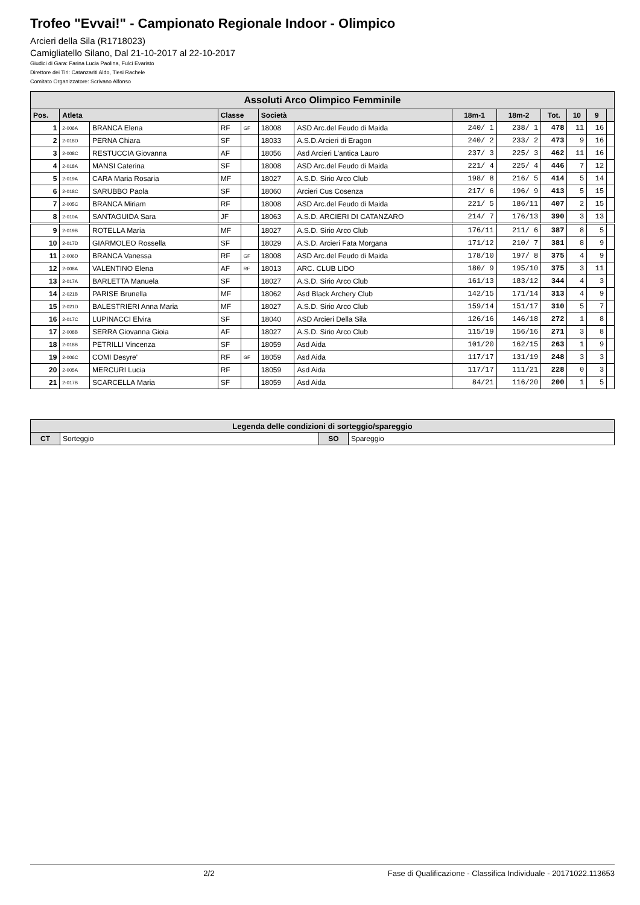Trofeo "Evvai!" - Campionato Regionale Indoor - Olimpico
Arcieri della Sila (R1718023)
Camigliatello Silano, Dal 21-10-2017 al 22-10-2017
Giudici di Gara: Farina Lucia Paolina, Fulci Evaristo
Direttore dei Tiri: Catanzariti Aldo, Tiesi Rachele
Comitato Organizzatore: Scrivano Alfonso
| Assoluti Arco Olimpico Femminile | | | | | | | | | | | | |
| --- | --- | --- | --- | --- | --- | --- | --- | --- | --- | --- | --- | --- |
| Pos. | Atleta | | Classe | | Società | | 18m-1 | 18m-2 | Tot. | 10 | 9 | |
| 1 | 2-006A | BRANCA Elena | RF | GF | 18008 | ASD Arc.del Feudo di Maida | 240/ 1 | 238/ 1 | 478 | 11 | 16 | |
| 2 | 2-018D | PERNA Chiara | SF | | 18033 | A.S.D.Arcieri di Eragon | 240/ 2 | 233/ 2 | 473 | 9 | 16 | |
| 3 | 2-008C | RESTUCCIA Giovanna | AF | | 18056 | Asd Arcieri L'antica Lauro | 237/ 3 | 225/ 3 | 462 | 11 | 16 | |
| 4 | 2-018A | MANSI Caterina | SF | | 18008 | ASD Arc.del Feudo di Maida | 221/ 4 | 225/ 4 | 446 | 7 | 12 | |
| 5 | 2-019A | CARA Maria Rosaria | MF | | 18027 | A.S.D. Sirio Arco Club | 198/ 8 | 216/ 5 | 414 | 5 | 14 | |
| 6 | 2-018C | SARUBBO Paola | SF | | 18060 | Arcieri Cus Cosenza | 217/ 6 | 196/ 9 | 413 | 5 | 15 | |
| 7 | 2-005C | BRANCA Miriam | RF | | 18008 | ASD Arc.del Feudo di Maida | 221/ 5 | 186/11 | 407 | 2 | 15 | |
| 8 | 2-010A | SANTAGUIDA Sara | JF | | 18063 | A.S.D. ARCIERI DI CATANZARO | 214/ 7 | 176/13 | 390 | 3 | 13 | |
| 9 | 2-019B | ROTELLA Maria | MF | | 18027 | A.S.D. Sirio Arco Club | 176/11 | 211/ 6 | 387 | 8 | 5 | |
| 10 | 2-017D | GIARMOLEO Rossella | SF | | 18029 | A.S.D. Arcieri Fata Morgana | 171/12 | 210/ 7 | 381 | 8 | 9 | |
| 11 | 2-006D | BRANCA Vanessa | RF | GF | 18008 | ASD Arc.del Feudo di Maida | 178/10 | 197/ 8 | 375 | 4 | 9 | |
| 12 | 2-008A | VALENTINO Elena | AF | RF | 18013 | ARC. CLUB LIDO | 180/ 9 | 195/10 | 375 | 3 | 11 | |
| 13 | 2-017A | BARLETTA Manuela | SF | | 18027 | A.S.D. Sirio Arco Club | 161/13 | 183/12 | 344 | 4 | 3 | |
| 14 | 2-021B | PARISE Brunella | MF | | 18062 | Asd Black Archery Club | 142/15 | 171/14 | 313 | 4 | 9 | |
| 15 | 2-021D | BALESTRIERI Anna Maria | MF | | 18027 | A.S.D. Sirio Arco Club | 159/14 | 151/17 | 310 | 5 | 7 | |
| 16 | 2-017C | LUPINACCI Elvira | SF | | 18040 | ASD Arcieri Della Sila | 126/16 | 146/18 | 272 | 1 | 8 | |
| 17 | 2-008B | SERRA Giovanna Gioia | AF | | 18027 | A.S.D. Sirio Arco Club | 115/19 | 156/16 | 271 | 3 | 8 | |
| 18 | 2-018B | PETRILLI Vincenza | SF | | 18059 | Asd Aida | 101/20 | 162/15 | 263 | 1 | 9 | |
| 19 | 2-006C | COMI Desyre' | RF | GF | 18059 | Asd Aida | 117/17 | 131/19 | 248 | 3 | 3 | |
| 20 | 2-005A | MERCURI Lucia | RF | | 18059 | Asd Aida | 117/17 | 111/21 | 228 | 0 | 3 | |
| 21 | 2-017B | SCARCELLA Maria | SF | | 18059 | Asd Aida | 84/21 | 116/20 | 200 | 1 | 5 | |
| Legenda delle condizioni di sorteggio/spareggio | | | |
| --- | --- | --- | --- |
| CT | Sorteggio | SO | Spareggio |
2/2 Fase di Qualificazione - Classifica Individuale - 20171022.113653